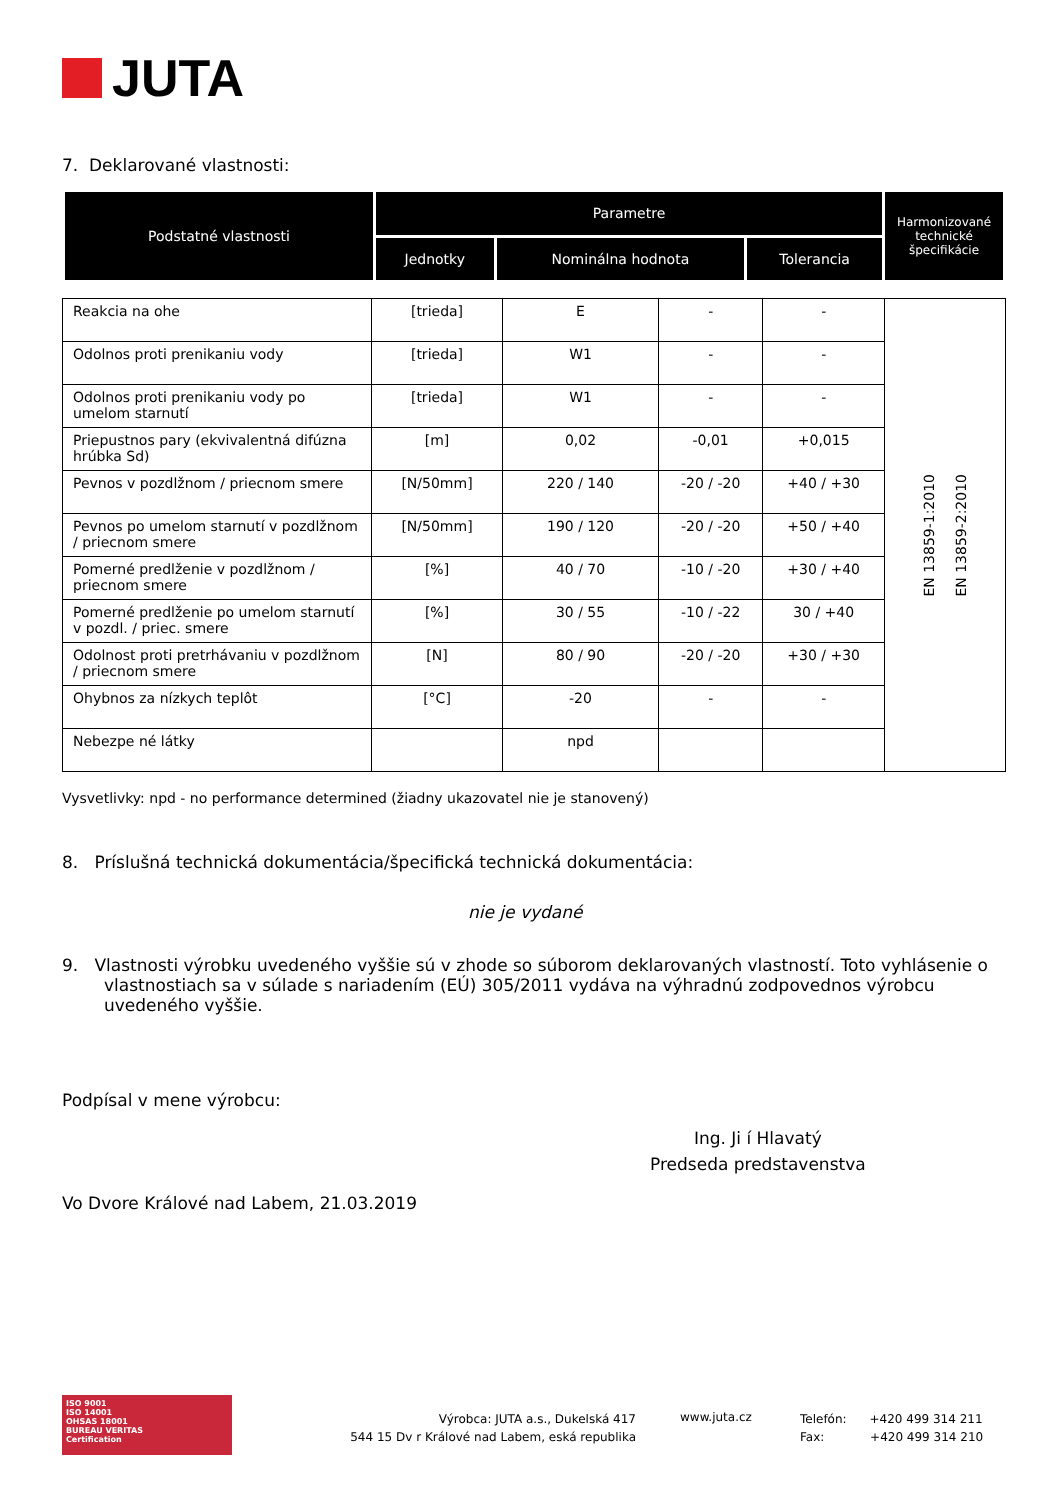JUTA
7. Deklarované vlastnosti:
| Podstatné vlastnosti | Parametre | | | Harmonizované technické špecifikácie |
| | Jednotky | Nominálna hodnota | Tolerancia | |
| Reakcia na ohe | [trieda] | E | - | - | EN 13859-1:2010 EN 13859-2:2010 |
| Odolnos proti prenikaniu vody | [trieda] | W1 | - | - | |
| Odolnos proti prenikaniu vody po umelom starnutí | [trieda] | W1 | - | - | |
| Priepustnos pary (ekvivalentná difúzna hrúbka Sd) | [m] | 0,02 | -0,01 | +0,015 | |
| Pevnos v pozdlžnom / priecnom smere | [N/50mm] | 220 / 140 | -20 / -20 | +40 / +30 | |
| Pevnos po umelom starnutí v pozdlžnom / priecnom smere | [N/50mm] | 190 / 120 | -20 / -20 | +50 / +40 | |
| Pomerné predlženie v pozdlžnom / priecnom smere | [%] | 40 / 70 | -10 / -20 | +30 / +40 | |
| Pomerné predlženie po umelom starnutí v pozdl. / priec. smere | [%] | 30 / 55 | -10 / -22 | 30 / +40 | |
| Odolnost proti pretrhávaniu v pozdlžnom / priecnom smere | [N] | 80 / 90 | -20 / -20 | +30 / +30 | |
| Ohybnos za nízkych teplôt | [°C] | -20 | - | - | |
| Nebezpe né látky | | npd | | | |
Vysvetlivky: npd - no performance determined (žiadny ukazovatel nie je stanovený)
8. Príslušná technická dokumentácia/špecifická technická dokumentácia:
nie je vydané
9. Vlastnosti výrobku uvedeného vyššie sú v zhode so súborom deklarovaných vlastností. Toto vyhlásenie o vlastnostiach sa v súlade s nariadením (EÚ) 305/2011 vydáva na výhradnú zodpovednos výrobcu uvedeného vyššie.
Podpísal v mene výrobcu:
Ing. Ji í Hlavatý
Predseda predstavenstva
Vo Dvore Králové nad Labem, 21.03.2019
ISO 9001
ISO 14001
OHSAS 18001
BUREAU VERITAS
Certification
Výrobca: JUTA a.s., Dukelská 417
544 15 Dv r Králové nad Labem, eská republika
www.juta.cz
Telefón: +420 499 314 211
Fax: +420 499 314 210